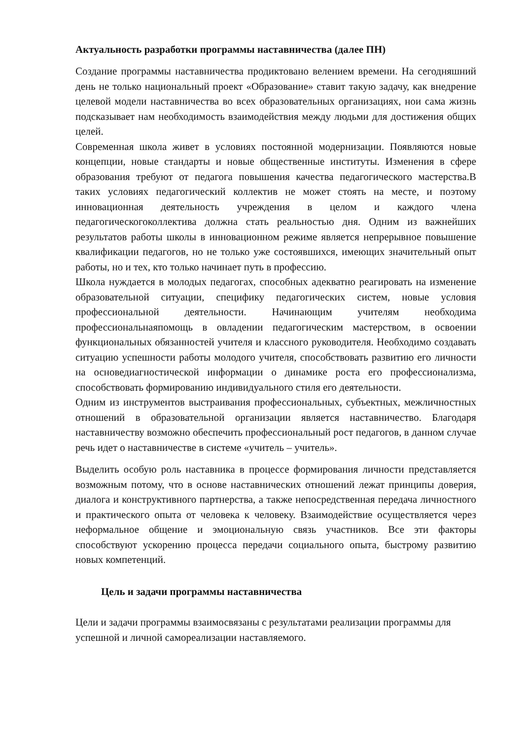Актуальность разработки программы наставничества (далее ПН)
Создание программы наставничества продиктовано велением времени. На сегодняшний день не только национальный проект «Образование» ставит такую задачу, как внедрение целевой модели наставничества во всех образовательных организациях, нои сама жизнь подсказывает нам необходимость взаимодействия между людьми для достижения общих целей.
Современная школа живет в условиях постоянной модернизации. Появляются новые концепции, новые стандарты и новые общественные институты. Изменения в сфере образования требуют от педагога повышения качества педагогического мастерства.В таких условиях педагогический коллектив не может стоять на месте, и поэтому инновационная деятельность учреждения в целом и каждого члена педагогическогоколлектива должна стать реальностью дня. Одним из важнейших результатов работы школы в инновационном режиме является непрерывное повышение квалификации педагогов, но не только уже состоявшихся, имеющих значительный опыт работы, но и тех, кто только начинает путь в профессию.
Школа нуждается в молодых педагогах, способных адекватно реагировать на изменение образовательной ситуации, специфику педагогических систем, новые условия профессиональной деятельности. Начинающим учителям необходима профессиональнаяпомощь в овладении педагогическим мастерством, в освоении функциональных обязанностей учителя и классного руководителя. Необходимо создавать ситуацию успешности работы молодого учителя, способствовать развитию его личности на основедиагностической информации о динамике роста его профессионализма, способствовать формированию индивидуального стиля его деятельности.
Одним из инструментов выстраивания профессиональных, субъектных, межличностных отношений в образовательной организации является наставничество. Благодаря наставничеству возможно обеспечить профессиональный рост педагогов, в данном случае речь идет о наставничестве в системе «учитель – учитель».
Выделить особую роль наставника в процессе формирования личности представляется возможным потому, что в основе наставнических отношений лежат принципы доверия, диалога и конструктивного партнерства, а также непосредственная передача личностного и практического опыта от человека к человеку. Взаимодействие осуществляется через неформальное общение и эмоциональную связь участников. Все эти факторы способствуют ускорению процесса передачи социального опыта, быстрому развитию новых компетенций.
Цель и задачи программы наставничества
Цели и задачи программы взаимосвязаны с результатами реализации программы для успешной и личной самореализации наставляемого.